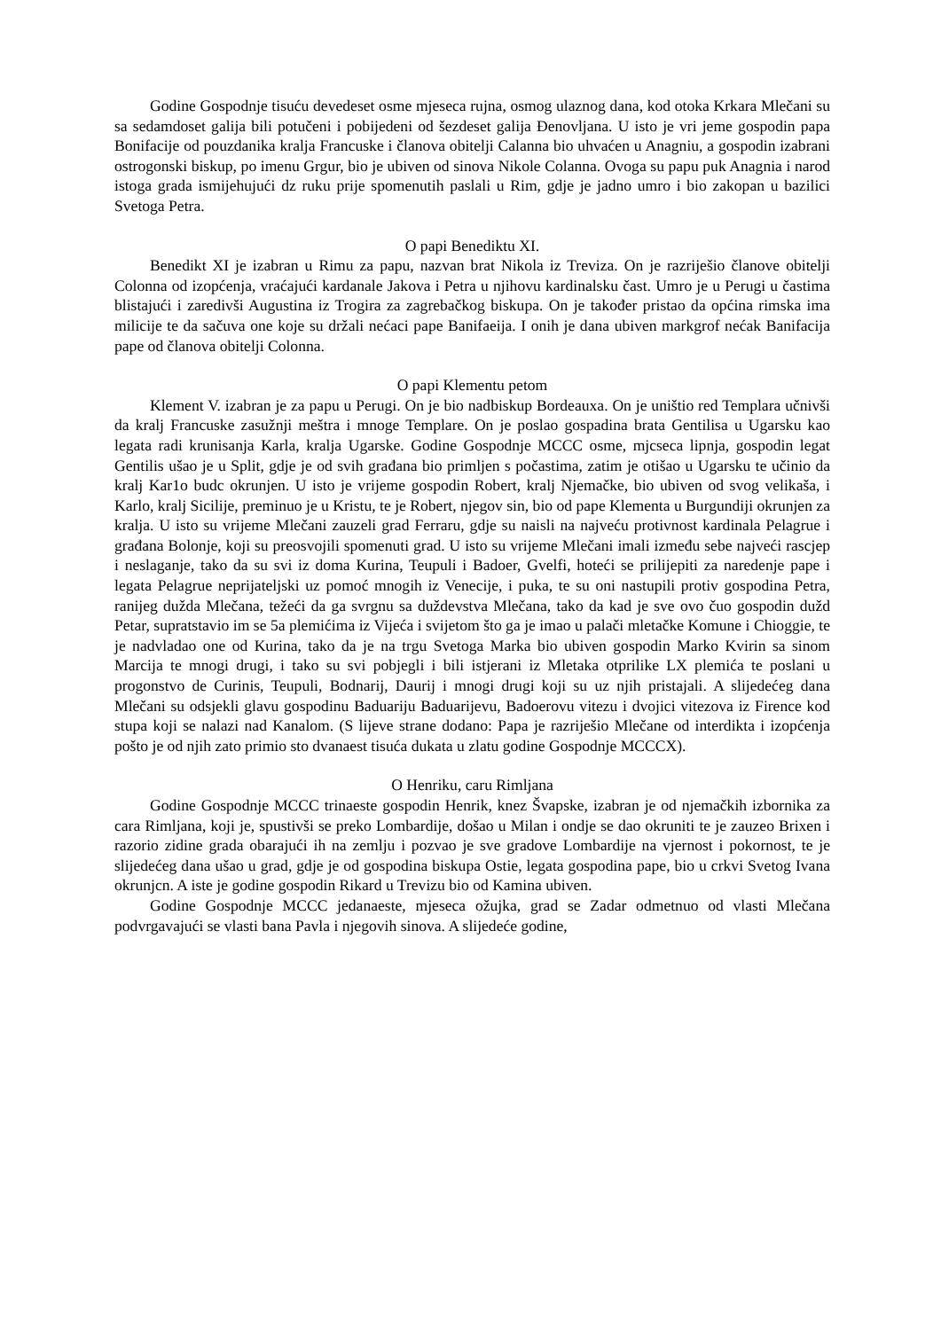Godine Gospodnje tisuću devedeset osme mjeseca rujna, osmog ulaznog dana, kod otoka Krkara Mlečani su sa sedamdoset galija bili potučeni i pobijedeni od šezdeset galija Đenovljana. U isto je vri jeme gospodin papa Bonifacije od pouzdanika kralja Francuske i članova obitelji Calanna bio uhvaćen u Anagniu, a gospodin izabrani ostrogonski biskup, po imenu Grgur, bio je ubiven od sinova Nikole Colanna. Ovoga su papu puk Anagnia i narod istoga grada ismijehujući dz ruku prije spomenutih paslali u Rim, gdje je jadno umro i bio zakopan u bazilici Svetoga Petra.
O papi Benediktu XI.
Benedikt XI je izabran u Rimu za papu, nazvan brat Nikola iz Treviza. On je razriješio članove obitelji Colonna od izopćenja, vraćajući kardanale Jakova i Petra u njihovu kardinalsku čast. Umro je u Perugi u častima blistajući i zaredivši Augustina iz Trogira za zagrebačkog biskupa. On je također pristao da općina rimska ima milicije te da sačuva one koje su držali nećaci pape Banifaeija. I onih je dana ubiven markgrof nećak Banifacija pape od članova obitelji Colonna.
O papi Klementu petom
Klement V. izabran je za papu u Perugi. On je bio nadbiskup Bordeauxa. On je uništio red Templara učnivši da kralj Francuske zasužnji meštra i mnoge Templare. On je poslao gospadina brata Gentilisa u Ugarsku kao legata radi krunisanja Karla, kralja Ugarske. Godine Gospodnje MCCC osme, mjcseca lipnja, gospodin legat Gentilis ušao je u Split, gdje je od svih građana bio primljen s počastima, zatim je otišao u Ugarsku te učinio da kralj Kar1o budc okrunjen. U isto je vrijeme gospodin Robert, kralj Njemačke, bio ubiven od svog velikaša, i Karlo, kralj Sicilije, preminuo je u Kristu, te je Robert, njegov sin, bio od pape Klementa u Burgundiji okrunjen za kralja. U isto su vrijeme Mlečani zauzeli grad Ferraru, gdje su naisli na najveću protivnost kardinala Pelagrue i građana Bolonje, koji su preosvojili spomenuti grad. U isto su vrijeme Mlečani imali između sebe najveći rascjep i neslaganje, tako da su svi iz doma Kurina, Teupuli i Badoer, Gvelfi, hoteći se prilijepiti za naredenje pape i legata Pelagrue neprijateljski uz pomoć mnogih iz Venecije, i puka, te su oni nastupili protiv gospodina Petra, ranijeg duždа Mlečana, težeći da ga svrgnu sa duždevstva Mlečana, tako da kad je sve ovo čuo gospodin dužd Petar, supratstavio im se 5a plemićima iz Vijeća i svijetom što ga je imao u palači mletačke Komune i Chioggie, te je nadvladao one od Kurina, tako da je na trgu Svetoga Marka bio ubiven gospodin Marko Kvirin sa sinom Marcija te mnogi drugi, i tako su svi pobjegli i bili istjerani iz Mletaka otprilike LX plemića te poslani u progonstvo de Curinis, Teupuli, Bodnarij, Daurij i mnogi drugi koji su uz njih pristajali. A slijedećeg dana Mlečani su odsjekli glavu gospodinu Baduariju Baduarijevu, Badoerovu vitezu i dvojici vitezova iz Firence kod stupa koji se nalazi nad Kanalom. (S lijeve strane dodano: Papa je razriješio Mlečane od interdikta i izopćenja pošto je od njih zato primio sto dvanaest tisuća dukata u zlatu godine Gospodnje MCCCX).
O Henriku, caru Rimljana
Godine Gospodnje MCCC trinaeste gospodin Henrik, knez Švapske, izabran je od njemačkih izbornika za cara Rimljana, koji je, spustivši se preko Lombardije, došao u Milan i ondje se dao okruniti te je zauzeo Brixen i razorio zidine grada obarajući ih na zemlju i pozvao je sve gradove Lombardije na vjernost i pokornost, te je slijedećeg dana ušao u grad, gdje je od gospodina biskupa Ostie, legata gospodina pape, bio u crkvi Svetog Ivana okrunjcn. A iste je godine gospodin Rikard u Trevizu bio od Kamina ubiven.
Godine Gospodnje MCCC jedanaeste, mjeseca ožujka, grad se Zadar odmetnuo od vlasti Mlečana podvrgavajući se vlasti bana Pavla i njegovih sinova. A slijedeće godine,